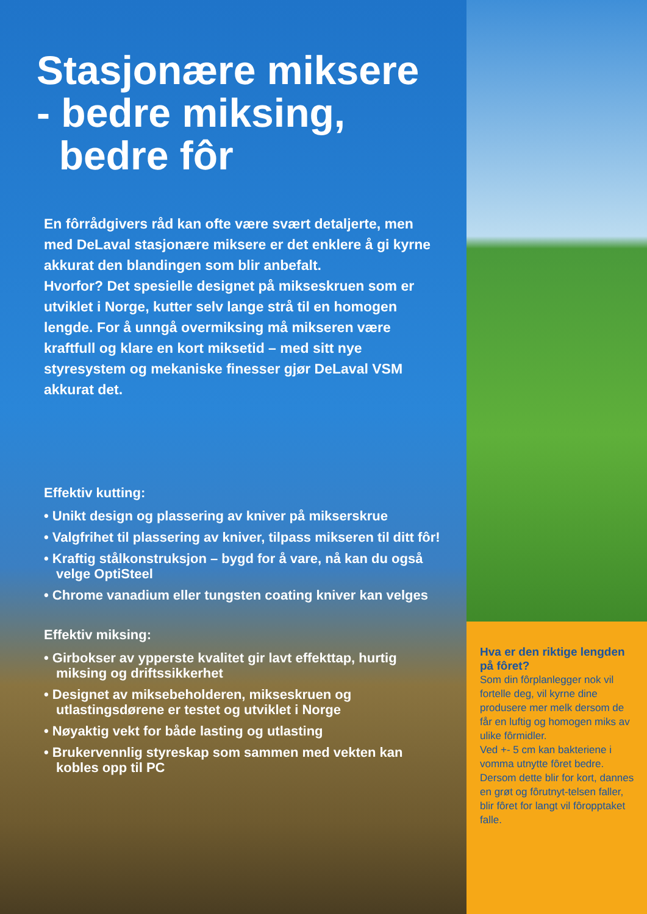Stasjonære miksere
- bedre miksing,
bedre fôr
En fôrrådgivers råd kan ofte være svært detaljerte, men med DeLaval stasjonære miksere er det enklere å gi kyrne akkurat den blandingen som blir anbefalt.
Hvorfor? Det spesielle designet på mikseskruen som er utviklet i Norge, kutter selv lange strå til en homogen lengde. For å unngå overmiksing må mikseren være kraftfull og klare en kort miksetid – med sitt nye styresystem og mekaniske finesser gjør DeLaval VSM akkurat det.
Effektiv kutting:
• Unikt design og plassering av kniver på mikserskrue
• Valgfrihet til plassering av kniver, tilpass mikseren til ditt fôr!
• Kraftig stålkonstruksjon – bygd for å vare, nå kan du også velge OptiSteel
• Chrome vanadium eller tungsten coating kniver kan velges
Effektiv miksing:
• Girbokser av ypperste kvalitet gir lavt effekttap, hurtig miksing og driftssikkerhet
• Designet av miksebeholderen, mikseskruen og utlastingsdørene er testet og utviklet i Norge
• Nøyaktig vekt for både lasting og utlasting
• Brukervennlig styreskap som sammen med vekten kan kobles opp til PC
Hva er den riktige lengden på fôret?
Som din fôrplanlegger nok vil fortelle deg, vil kyrne dine produsere mer melk dersom de får en luftig og homogen miks av ulike fôrmidler.
Ved +- 5 cm kan bakteriene i vomma utnytte fôret bedre. Dersom dette blir for kort, dannes en grøt og fôrutnyt-telsen faller, blir fôret for langt vil fôropptaket falle.